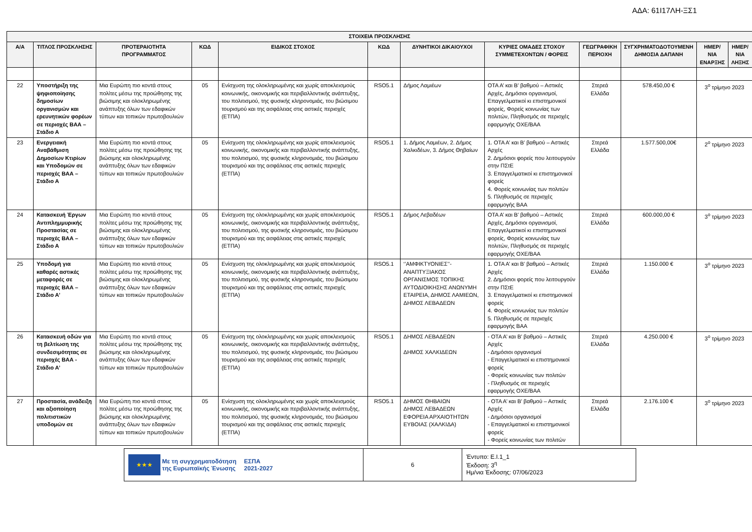ΑΔΑ: 61Ι17ΛΗ-ΞΣ1
| ΣΤΟΙΧΕΙΑ ΠΡΟΣΚΛΗΣΗΣ | | | | | | | | | | | |
| --- | --- | --- | --- | --- | --- | --- | --- | --- | --- | --- | --- |
| Α/Α | ΤΙΤΛΟΣ ΠΡΟΣΚΛΗΣΗΣ | ΠΡΟΤΕΡΑΙΟΤΗΤΑ ΠΡΟΓΡΑΜΜΑΤΟΣ | ΚΩΔ | ΕΙΔΙΚΟΣ ΣΤΟΧΟΣ | ΚΩΔ | ΔΥΝΗΤΙΚΟΙ ΔΙΚΑΙΟΥΧΟΙ | ΚΥΡΙΕΣ ΟΜΑΔΕΣ ΣΤΟΧΟΥ ΣΥΜΜΕΤΕΧΟΝΤΩΝ / ΦΟΡΕΙΣ | ΓΕΩΓΡΑΦΙΚΗ ΠΕΡΙΟΧΗ | ΣΥΓΧΡΗΜΑΤΟΔΟΤΟΥΜΕΝΗ ΔΗΜΟΣΙΑ ΔΑΠΑΝΗ | ΗΜΕΡ/ΝΙΑ ΕΝΑΡΞΗΣ | ΗΜΕΡ/ΝΙΑ ΛΗΞΗΣ |
| 22 | Υποστήριξη της ψηφιοποίησης δημοσίων οργανισμών και ερευνητικών φορέων σε περιοχές ΒΑΑ – Στάδιο Α | Μια Ευρώπη πιο κοντά στους πολίτες μέσω της προώθησης της βιώσιμης και ολοκληρωμένης ανάπτυξης όλων των εδαφικών τύπων και τοπικών πρωτοβουλιών | 05 | Ενίσχυση της ολοκληρωμένης και χωρίς αποκλεισμούς κοινωνικής, οικονομικής και περιβαλλοντικής ανάπτυξης, του πολιτισμού, της φυσικής κληρονομιάς, του βιώσιμου τουρισμού και της ασφάλειας στις αστικές περιοχές (ΕΤΠΑ) | RSO5.1 | Δήμος Λαμιέων | ΟΤΑ Α’ και Β’ βαθμού – Αστικές Αρχές, Δημόσιοι οργανισμοί, Επαγγελματικοί κι επιστημονικοί φορείς, Φορείς κοινωνίας των πολιτών, Πληθυσμός σε περιοχές εφαρμογής ΟΧΕ/ΒΑΑ | Στερεά Ελλάδα | 578.450,00 € | 3<sup>ο</sup> τρίμηνο 2023 | |
| 23 | Ενεργειακή Αναβάθμιση Δημοσίων Κτιρίων και Υποδομών σε περιοχές ΒΑΑ – Στάδιο Α | Μια Ευρώπη πιο κοντά στους πολίτες μέσω της προώθησης της βιώσιμης και ολοκληρωμένης ανάπτυξης όλων των εδαφικών τύπων και τοπικών πρωτοβουλιών | 05 | Ενίσχυση της ολοκληρωμένης και χωρίς αποκλεισμούς κοινωνικής, οικονομικής και περιβαλλοντικής ανάπτυξης, του πολιτισμού, της φυσικής κληρονομιάς, του βιώσιμου τουρισμού και της ασφάλειας στις αστικές περιοχές (ΕΤΠΑ) | RSO5.1 | 1. Δήμος Λαμιέων, 2. Δήμος Χαλκιδέων, 3. Δήμος Θηβαίων | 1. ΟΤΑ Α’ και Β’ βαθμού – Αστικές Αρχές 2. Δημόσιοι φορείς που λειτουργούν στην ΠΣτΕ 3. Επαγγελματικοί κι επιστημονικοί φορείς 4. Φορείς κοινωνίας των πολιτών 5. Πληθυσμός σε περιοχές εφαρμογής ΒΑΑ | Στερεά Ελλάδα | 1.577.500,00€ | 2<sup>ο</sup> τρίμηνο 2023 | |
| 24 | Κατασκευή Έργων Αντιπλημμυρικής Προστασίας σε περιοχές ΒΑΑ – Στάδιο Α | Μια Ευρώπη πιο κοντά στους πολίτες μέσω της προώθησης της βιώσιμης και ολοκληρωμένης ανάπτυξης όλων των εδαφικών τύπων και τοπικών πρωτοβουλιών | 05 | Ενίσχυση της ολοκληρωμένης και χωρίς αποκλεισμούς κοινωνικής, οικονομικής και περιβαλλοντικής ανάπτυξης, του πολιτισμού, της φυσικής κληρονομιάς, του βιώσιμου τουρισμού και της ασφάλειας στις αστικές περιοχές (ΕΤΠΑ) | RSO5.1 | Δήμος Λεβαδέων | ΟΤΑ Α’ και Β’ βαθμού – Αστικές Αρχές, Δημόσιοι οργανισμοί, Επαγγελματικοί κι επιστημονικοί φορείς, Φορείς κοινωνίας των πολιτών, Πληθυσμός σε περιοχές εφαρμογής ΟΧΕ/ΒΑΑ | Στερεά Ελλάδα | 600.000,00 € | 3<sup>ο</sup> τρίμηνο 2023 | |
| 25 | Υποδομή για καθαρές αστικές μεταφορές σε περιοχές ΒΑΑ – Στάδιο Α’ | Μια Ευρώπη πιο κοντά στους πολίτες μέσω της προώθησης της βιώσιμης και ολοκληρωμένης ανάπτυξης όλων των εδαφικών τύπων και τοπικών πρωτοβουλιών | 05 | Ενίσχυση της ολοκληρωμένης και χωρίς αποκλεισμούς κοινωνικής, οικονομικής και περιβαλλοντικής ανάπτυξης, του πολιτισμού, της φυσικής κληρονομιάς, του βιώσιμου τουρισμού και της ασφάλειας στις αστικές περιοχές (ΕΤΠΑ) | RSO5.1 | ‘’ΑΜΦΙΚΤΥΟΝΙΕΣ’’- ΑΝΑΠΤΥΞΙΑΚΟΣ ΟΡΓΑΝΙΣΜΟΣ ΤΟΠΙΚΗΣ ΑΥΤΟΔΙΟΙΚΗΣΗΣ ΑΝΩΝΥΜΗ ΕΤΑΙΡΕΙΑ, ΔΗΜΟΣ ΛΑΜΙΕΩΝ, ΔΗΜΟΣ ΛΕΒΑΔΕΩΝ | 1. ΟΤΑ Α’ και Β’ βαθμού – Αστικές Αρχές 2. Δημόσιοι φορείς που λειτουργούν στην ΠΣτΕ 3. Επαγγελματικοί κι επιστημονικοί φορείς 4. Φορείς κοινωνίας των πολιτών 5. Πληθυσμός σε περιοχές εφαρμογής ΒΑΑ | Στερεά Ελλάδα | 1.150.000 € | 3<sup>ο</sup> τρίμηνο 2023 | |
| 26 | Κατασκευή οδών για τη βελτίωση της συνδεσιμότητας σε περιοχές ΒΑΑ - Στάδιο Α’ | Μια Ευρώπη πιο κοντά στους πολίτες μέσω της προώθησης της βιώσιμης και ολοκληρωμένης ανάπτυξης όλων των εδαφικών τύπων και τοπικών πρωτοβουλιών | 05 | Ενίσχυση της ολοκληρωμένης και χωρίς αποκλεισμούς κοινωνικής, οικονομικής και περιβαλλοντικής ανάπτυξης, του πολιτισμού, της φυσικής κληρονομιάς, του βιώσιμου τουρισμού και της ασφάλειας στις αστικές περιοχές (ΕΤΠΑ) | RSO5.1 | ΔΗΜΟΣ ΛΕΒΑΔΕΩΝ ΔΗΜΟΣ ΧΑΛΚΙΔΕΩΝ | - ΟΤΑ Α’ και Β’ βαθμού – Αστικές Αρχές - Δημόσιοι οργανισμοί - Επαγγελματικοί κι επιστημονικοί φορείς - Φορείς κοινωνίας των πολιτών - Πληθυσμός σε περιοχές εφαρμογής ΟΧΕ/ΒΑΑ | Στερεά Ελλάδα | 4.250.000 € | 3<sup>ο</sup> τρίμηνο 2023 | |
| 27 | Προστασία, ανάδειξη και αξιοποίηση πολιτιστικών υποδομών σε | Μια Ευρώπη πιο κοντά στους πολίτες μέσω της προώθησης της βιώσιμης και ολοκληρωμένης ανάπτυξης όλων των εδαφικών τύπων και τοπικών πρωτοβουλιών | 05 | Ενίσχυση της ολοκληρωμένης και χωρίς αποκλεισμούς κοινωνικής, οικονομικής και περιβαλλοντικής ανάπτυξης, του πολιτισμού, της φυσικής κληρονομιάς, του βιώσιμου τουρισμού και της ασφάλειας στις αστικές περιοχές (ΕΤΠΑ) | RSO5.1 | ΔΗΜΟΣ ΘΗΒΑΙΩΝ ΔΗΜΟΣ ΛΕΒΑΔΕΩΝ ΕΦΟΡΕΙΑ ΑΡΧΑΙΟΤΗΤΩΝ ΕΥΒΟΙΑΣ (ΧΑΛΚΙΔΑ) | - ΟΤΑ Α’ και Β’ βαθμού – Αστικές Αρχές - Δημόσιοι οργανισμοί - Επαγγελματικοί κι επιστημονικοί φορείς - Φορείς κοινωνίας των πολιτών | Στερεά Ελλάδα | 2.176.100 € | 3<sup>ο</sup> τρίμηνο 2023 | |
| ★★★ Με τη συγχρηματοδότηση της Ευρωπαϊκής Ένωσης ΕΣΠΑ 2021-2027 | 6 | Έντυπο: Ε.Ι.1_1 Έκδοση: 3<sup>η</sup> Ημ/νια Έκδοσης: 07/06/2023 |